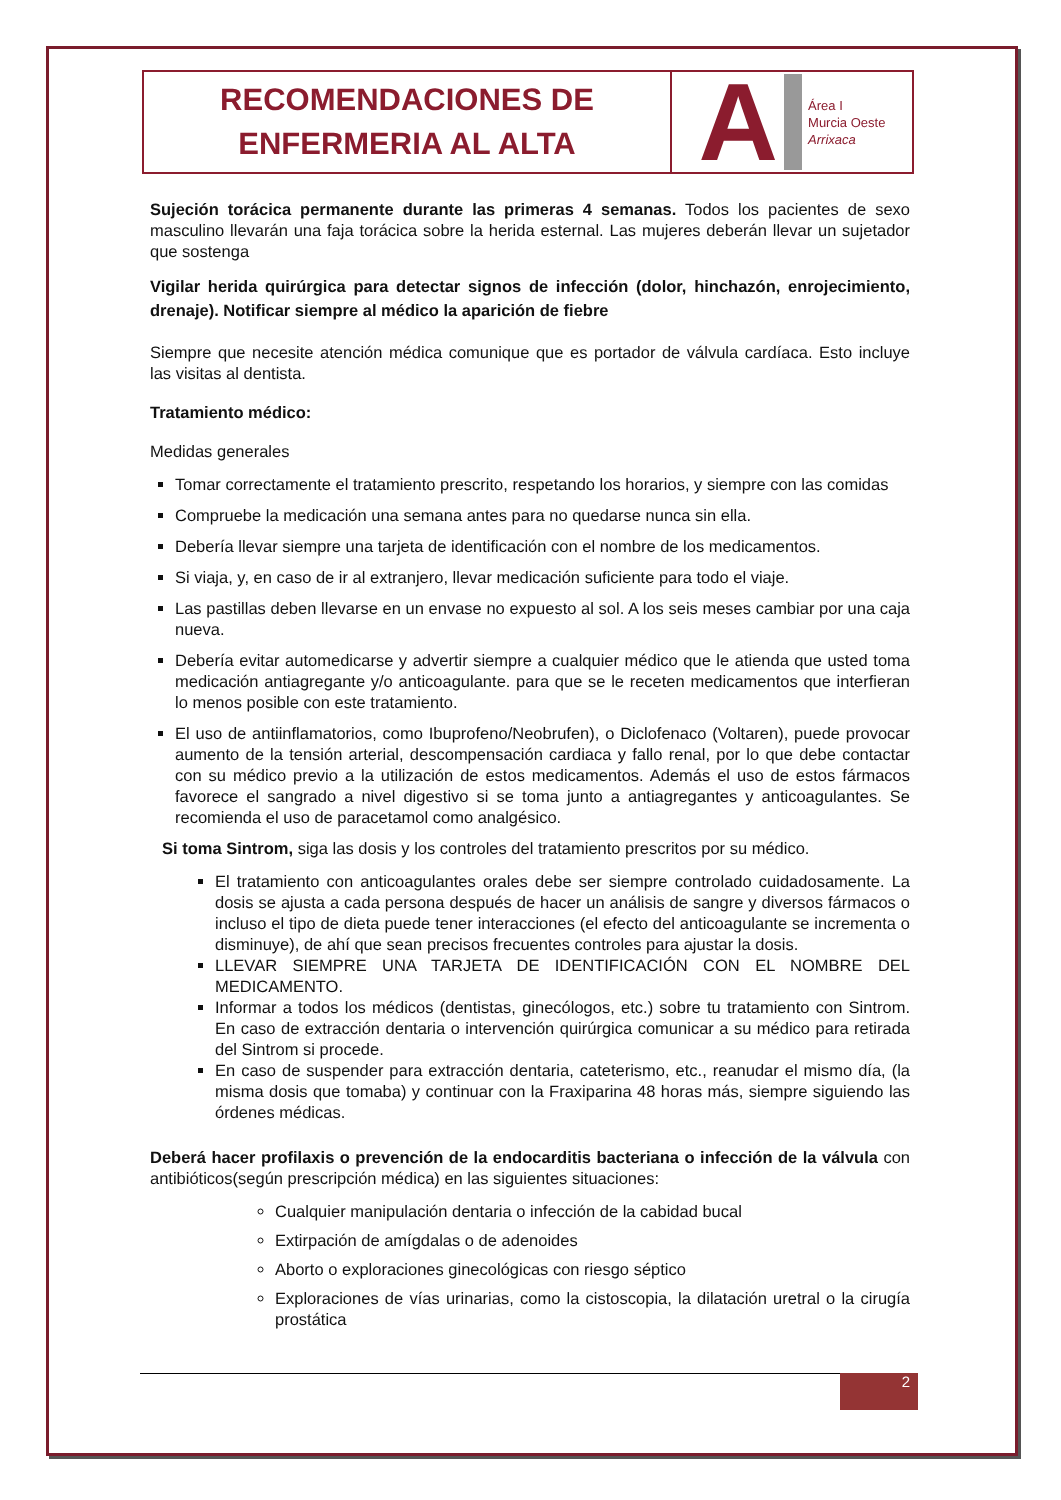RECOMENDACIONES DE
ENFERMERIA AL ALTA
A
Área I
Murcia Oeste
Arrixaca
Sujeción torácica permanente durante las primeras 4 semanas. Todos los pacientes de sexo masculino llevarán una faja torácica sobre la herida esternal. Las mujeres deberán llevar un sujetador que sostenga
Vigilar herida quirúrgica para detectar signos de infección (dolor, hinchazón, enrojecimiento, drenaje). Notificar siempre al médico la aparición de fiebre
Siempre que necesite atención médica comunique que es portador de válvula cardíaca. Esto incluye las visitas al dentista.
Tratamiento médico:
Medidas generales
Tomar correctamente el tratamiento prescrito, respetando los horarios, y siempre con las comidas
Compruebe la medicación una semana antes para no quedarse nunca sin ella.
Debería llevar siempre una tarjeta de identificación con el nombre de los medicamentos.
Si viaja, y, en caso de ir al extranjero, llevar medicación suficiente para todo el viaje.
Las pastillas deben llevarse en un envase no expuesto al sol. A los seis meses cambiar por una caja nueva.
Debería evitar automedicarse y advertir siempre a cualquier médico que le atienda que usted toma medicación antiagregante y/o anticoagulante. para que se le receten medicamentos que interfieran lo menos posible con este tratamiento.
El uso de antiinflamatorios, como Ibuprofeno/Neobrufen), o Diclofenaco (Voltaren), puede provocar aumento de la tensión arterial, descompensación cardiaca y fallo renal, por lo que debe contactar con su médico previo a la utilización de estos medicamentos. Además el uso de estos fármacos favorece el sangrado a nivel digestivo si se toma junto a antiagregantes y anticoagulantes. Se recomienda el uso de paracetamol como analgésico.
Si toma Sintrom, siga las dosis y los controles del tratamiento prescritos por su médico.
El tratamiento con anticoagulantes orales debe ser siempre controlado cuidadosamente. La dosis se ajusta a cada persona después de hacer un análisis de sangre y diversos fármacos o incluso el tipo de dieta puede tener interacciones (el efecto del anticoagulante se incrementa o disminuye), de ahí que sean precisos frecuentes controles para ajustar la dosis.
LLEVAR SIEMPRE UNA TARJETA DE IDENTIFICACIÓN CON EL NOMBRE DEL MEDICAMENTO.
Informar a todos los médicos (dentistas, ginecólogos, etc.) sobre tu tratamiento con Sintrom. En caso de extracción dentaria o intervención quirúrgica comunicar a su médico para retirada del Sintrom si procede.
En caso de suspender para extracción dentaria, cateterismo, etc., reanudar el mismo día, (la misma dosis que tomaba) y continuar con la Fraxiparina 48 horas más, siempre siguiendo las órdenes médicas.
Deberá hacer profilaxis o prevención de la endocarditis bacteriana o infección de la válvula con antibióticos(según prescripción médica) en las siguientes situaciones:
Cualquier manipulación dentaria o infección de la cabidad bucal
Extirpación de amígdalas o de adenoides
Aborto o exploraciones ginecológicas con riesgo séptico
Exploraciones de vías urinarias, como la cistoscopia, la dilatación uretral o la cirugía prostática
2